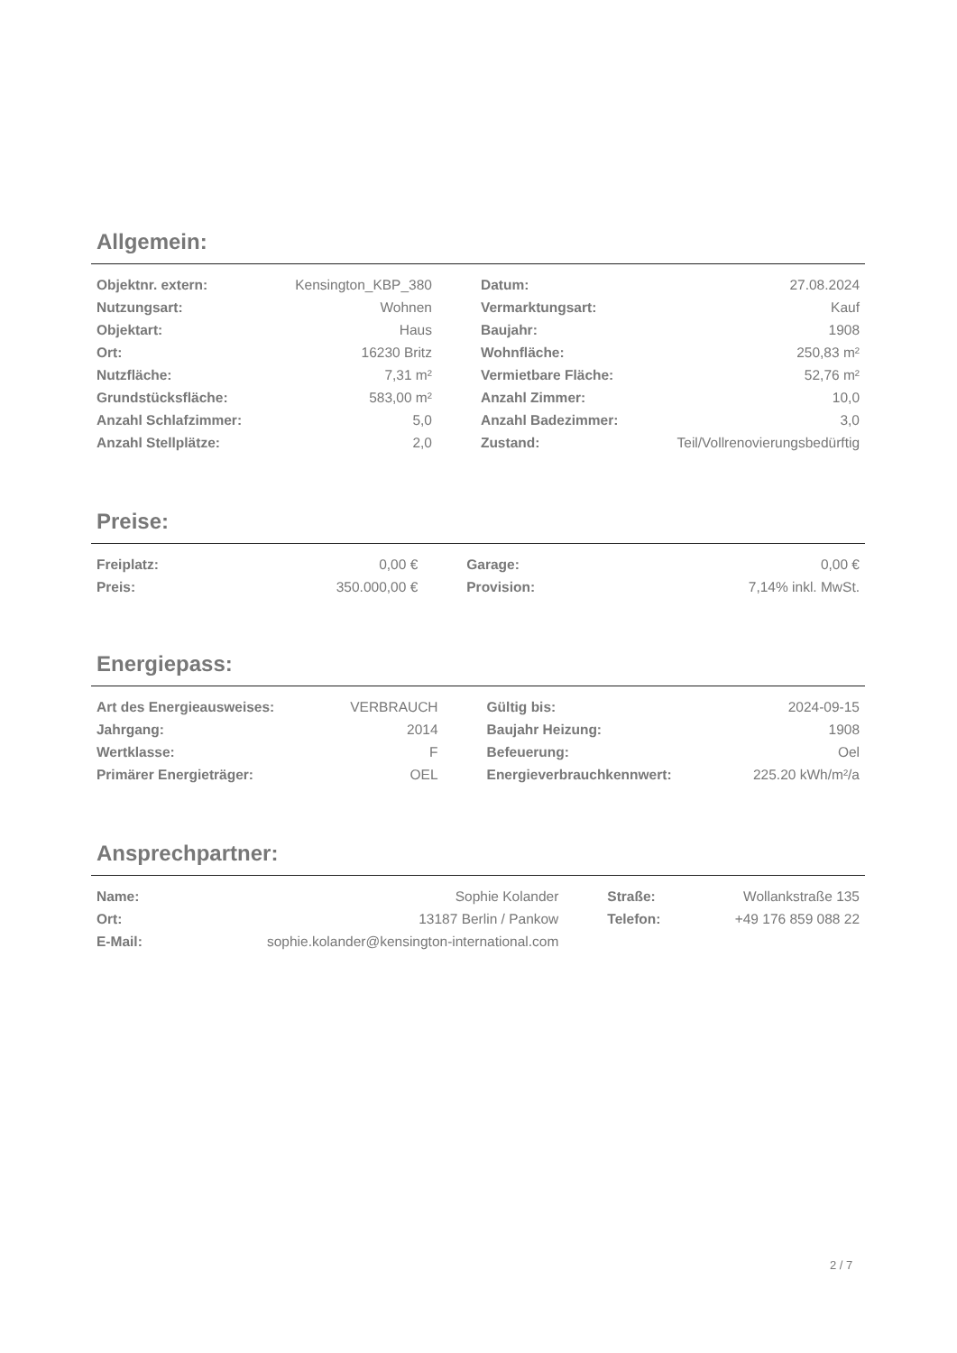Allgemein:
| Objektnr. extern: | Kensington_KBP_380 | | Datum: | 27.08.2024 |
| Nutzungsart: | Wohnen | | Vermarktungsart: | Kauf |
| Objektart: | Haus | | Baujahr: | 1908 |
| Ort: | 16230 Britz | | Wohnfläche: | 250,83 m² |
| Nutzfläche: | 7,31 m² | | Vermietbare Fläche: | 52,76 m² |
| Grundstücksfläche: | 583,00 m² | | Anzahl Zimmer: | 10,0 |
| Anzahl Schlafzimmer: | 5,0 | | Anzahl Badezimmer: | 3,0 |
| Anzahl Stellplätze: | 2,0 | | Zustand: | Teil/Vollrenovierungsbedürftig |
Preise:
| Freiplatz: | 0,00 € | | Garage: | 0,00 € |
| Preis: | 350.000,00 € | | Provision: | 7,14% inkl. MwSt. |
Energiepass:
| Art des Energieausweises: | VERBRAUCH | | Gültig bis: | 2024-09-15 |
| Jahrgang: | 2014 | | Baujahr Heizung: | 1908 |
| Wertklasse: | F | | Befeuerung: | Oel |
| Primärer Energieträger: | OEL | | Energieverbrauchkennwert: | 225.20 kWh/m²/a |
Ansprechpartner:
| Name: | Sophie Kolander | | Straße: | Wollankstraße 135 |
| Ort: | 13187 Berlin / Pankow | | Telefon: | +49 176 859 088 22 |
| E-Mail: | sophie.kolander@kensington-international.com | | | |
2 / 7